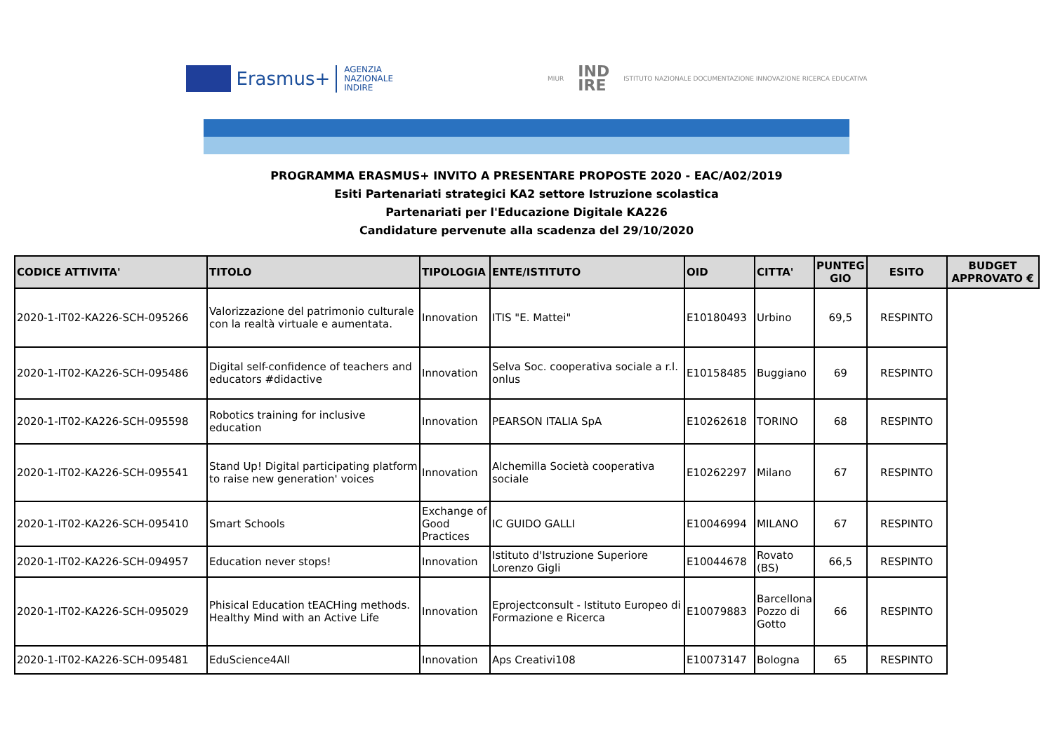Erasmus+
AGENZIA
NAZIONALE
INDIRE
MIUR IND
IRE ISTITUTO NAZIONALE DOCUMENTAZIONE INNOVAZIONE RICERCA EDUCATIVA
PROGRAMMA ERASMUS+ INVITO A PRESENTARE PROPOSTE 2020 - EAC/A02/2019
Esiti Partenariati strategici KA2 settore Istruzione scolastica
Partenariati per l'Educazione Digitale KA226
Candidature pervenute alla scadenza del 29/10/2020
| CODICE ATTIVITA' | TITOLO | TIPOLOGIA | ENTE/ISTITUTO | OID | CITTA' | PUNTEG GIO | ESITO | BUDGET APPROVATO € |
| --- | --- | --- | --- | --- | --- | --- | --- | --- |
| 2020-1-IT02-KA226-SCH-095266 | Valorizzazione del patrimonio culturale con la realtà virtuale e aumentata. | Innovation | ITIS "E. Mattei" | E10180493 | Urbino | 69,5 | RESPINTO | |
| 2020-1-IT02-KA226-SCH-095486 | Digital self-confidence of teachers and educators #didactive | Innovation | Selva Soc. cooperativa sociale a r.l. onlus | E10158485 | Buggiano | 69 | RESPINTO | |
| 2020-1-IT02-KA226-SCH-095598 | Robotics training for inclusive education | Innovation | PEARSON ITALIA SpA | E10262618 | TORINO | 68 | RESPINTO | |
| 2020-1-IT02-KA226-SCH-095541 | Stand Up! Digital participating platform to raise new generation' voices | Innovation | Alchemilla Società cooperativa sociale | E10262297 | Milano | 67 | RESPINTO | |
| 2020-1-IT02-KA226-SCH-095410 | Smart Schools | Exchange of Good Practices | IC GUIDO GALLI | E10046994 | MILANO | 67 | RESPINTO | |
| 2020-1-IT02-KA226-SCH-094957 | Education never stops! | Innovation | Istituto d'Istruzione Superiore Lorenzo Gigli | E10044678 | Rovato (BS) | 66,5 | RESPINTO | |
| 2020-1-IT02-KA226-SCH-095029 | Phisical Education tEACHing methods. Healthy Mind with an Active Life | Innovation | Eprojectconsult - Istituto Europeo di Formazione e Ricerca | E10079883 | Barcellona Pozzo di Gotto | 66 | RESPINTO | |
| 2020-1-IT02-KA226-SCH-095481 | EduScience4All | Innovation | Aps Creativi108 | E10073147 | Bologna | 65 | RESPINTO | |